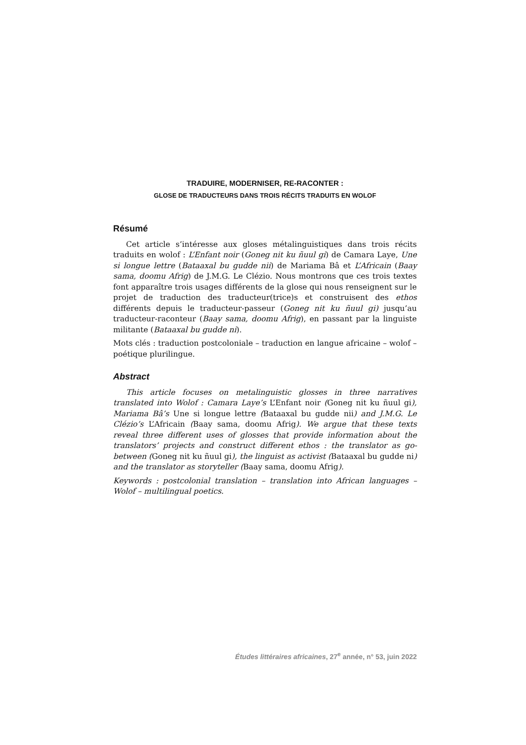TRADUIRE, MODERNISER, RE-RACONTER :
GLOSE DE TRADUCTEURS DANS TROIS RÉCITS TRADUITS EN WOLOF
Résumé
Cet article s’intéresse aux gloses métalinguistiques dans trois récits traduits en wolof : L’Enfant noir (Goneg nit ku ñuul gi) de Camara Laye, Une si longue lettre (Bataaxal bu gudde nii) de Mariama Bâ et L’Africain (Baay sama, doomu Afrig) de J.M.G. Le Clézio. Nous montrons que ces trois textes font apparaître trois usages différents de la glose qui nous renseignent sur le projet de traduction des traducteur(trice)s et construisent des ethos différents depuis le traducteur-passeur (Goneg nit ku ñuul gi) jusqu’au traducteur-raconteur (Baay sama, doomu Afrig), en passant par la linguiste militante (Bataaxal bu gudde ni).
Mots clés : traduction postcoloniale – traduction en langue africaine – wolof – poétique plurilingue.
Abstract
This article focuses on metalinguistic glosses in three narratives translated into Wolof : Camara Laye’s L’Enfant noir (Goneg nit ku ñuul gi), Mariama Bâ’s Une si longue lettre (Bataaxal bu gudde nii) and J.M.G. Le Clézio’s L’Africain (Baay sama, doomu Afrig). We argue that these texts reveal three different uses of glosses that provide information about the translators’ projects and construct different ethos : the translator as go-between (Goneg nit ku ñuul gi), the linguist as activist (Bataaxal bu gudde ni) and the translator as storyteller (Baay sama, doomu Afrig).
Keywords : postcolonial translation – translation into African languages – Wolof – multilingual poetics.
Études littéraires africaines, 27<sup>e</sup> année, n° 53, juin 2022